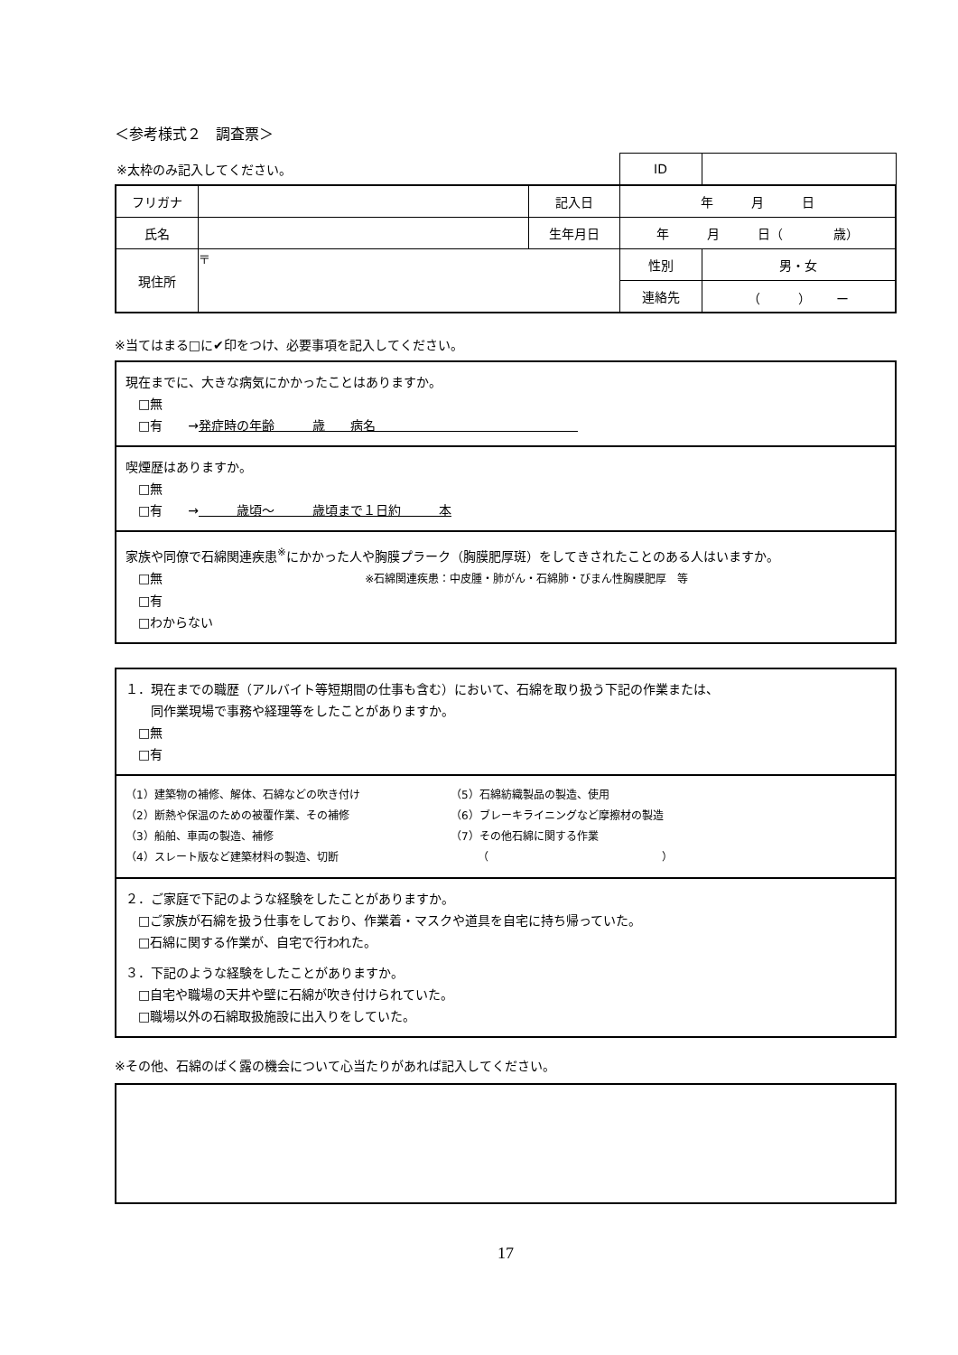＜参考様式２　調査票＞
| ※太枠のみ記入してください。 | | | ID | |
| フリガナ | | 記入日 | 年 月 日 | |
| 氏名 | | 生年月日 | 年 月 日（ 歳） | |
| 現住所 | 〒 | | 性別 | 男・女 |
| | | | 連絡先 | （ ） ー |
※当てはまる□に✔印をつけ、必要事項を記入してください。
現在までに、大きな病気にかかったことはありますか。
　□無
　□有　　→発症時の年齢　　　歳　　病名　　　　　　　　　　　　　　　　
喫煙歴はありますか。
　□無
　□有　　→　　　歳頃～　　　歳頃まで１日約　　　本
家族や同僚で石綿関連疾患<sup>※</sup>にかかった人や胸膜プラーク（胸膜肥厚斑）をしてきされたことのある人はいますか。
　□無　　　　　　　　　　　　　　　　※石綿関連疾患：中皮腫・肺がん・石綿肺・びまん性胸膜肥厚　等
　□有
　□わからない
１．現在までの職歴（アルバイト等短期間の仕事も含む）において、石綿を取り扱う下記の作業または、
　　同作業現場で事務や経理等をしたことがありますか。
　□無
　□有
（1）建築物の補修、解体、石綿などの吹き付け
（2）断熱や保温のための被覆作業、その補修
（3）船舶、車両の製造、補修
（4）スレート版など建築材料の製造、切断
（5）石綿紡織製品の製造、使用
（6）ブレーキライニングなど摩擦材の製造
（7）その他石綿に関する作業
　　　（　　　　　　　　　　　　　　　　）
２．ご家庭で下記のような経験をしたことがありますか。
　□ご家族が石綿を扱う仕事をしており、作業着・マスクや道具を自宅に持ち帰っていた。
　□石綿に関する作業が、自宅で行われた。
３．下記のような経験をしたことがありますか。
　□自宅や職場の天井や壁に石綿が吹き付けられていた。
　□職場以外の石綿取扱施設に出入りをしていた。
※その他、石綿のばく露の機会について心当たりがあれば記入してください。
17